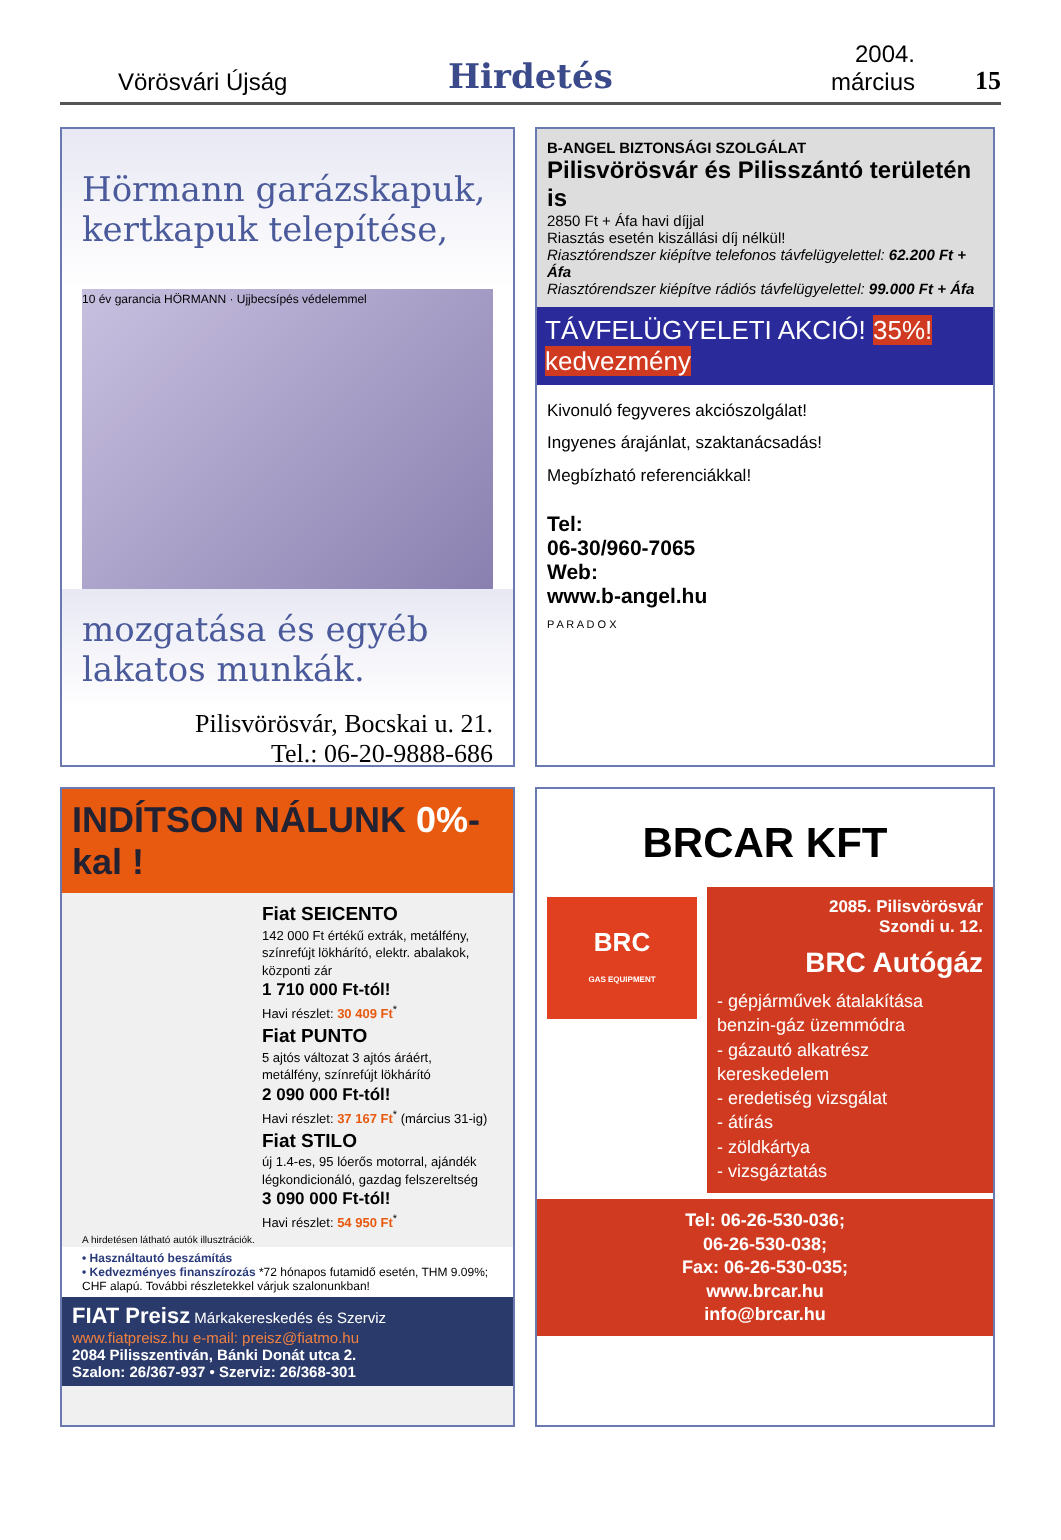Vörösvári Újság
Hirdetés
2004. március
15
Hörmann garázskapuk, kertkapuk telepítése,
10 év garancia HÖRMANN · Ujjbecsípés védelemmel
mozgatása és egyéb lakatos munkák.
Pilisvörösvár, Bocskai u. 21.
Tel.: 06-20-9888-686
B-ANGEL BIZTONSÁGI SZOLGÁLAT
Pilisvörösvár és Pilisszántó területén is
2850 Ft + Áfa havi díjjal
Riasztás esetén kiszállási díj nélkül!
Riasztórendszer kiépítve telefonos távfelügyelettel: 62.200 Ft + Áfa
Riasztórendszer kiépítve rádiós távfelügyelettel: 99.000 Ft + Áfa
TÁVFELÜGYELETI AKCIÓ! 35%! kedvezmény
Kivonuló fegyveres akciószolgálat!
Ingyenes árajánlat, szaktanácsadás!
Megbízható referenciákkal!
Tel:
06-30/960-7065
Web:
www.b-angel.hu
P A R A D O X
INDÍTSON NÁLUNK 0%-kal !
Fiat SEICENTO
142 000 Ft értékű extrák, metálfény, színrefújt lökhárító, elektr. abalakok, központi zár
1 710 000 Ft-tól!
Havi részlet: 30 409 Ft<sup>*</sup>
Fiat PUNTO
5 ajtós változat 3 ajtós áráért, metálfény, színrefújt lökhárító
2 090 000 Ft-tól!
Havi részlet: 37 167 Ft<sup>*</sup> (március 31-ig)
Fiat STILO
új 1.4-es, 95 lóerős motorral, ajándék légkondicionáló, gazdag felszereltség
3 090 000 Ft-tól!
Havi részlet: 54 950 Ft<sup>*</sup>
A hirdetésen látható autók illusztrációk.
• Használtautó beszámítás
• Kedvezményes finanszírozás *72 hónapos futamidő esetén, THM 9.09%; CHF alapú. További részletekkel várjuk szalonunkban!
FIAT Preisz Márkakereskedés és Szerviz www.fiatpreisz.hu e-mail: preisz@fiatmo.hu
2084 Pilisszentiván, Bánki Donát utca 2.
Szalon: 26/367-937 • Szerviz: 26/368-301
BRCAR KFT
BRC
GAS EQUIPMENT
2085. Pilisvörösvár
Szondi u. 12.
BRC Autógáz
- gépjárművek átalakítása benzin-gáz üzemmódra
- gázautó alkatrész kereskedelem
- eredetiség vizsgálat
- átírás
- zöldkártya
- vizsgáztatás
Tel: 06-26-530-036;
06-26-530-038;
Fax: 06-26-530-035;
www.brcar.hu
info@brcar.hu